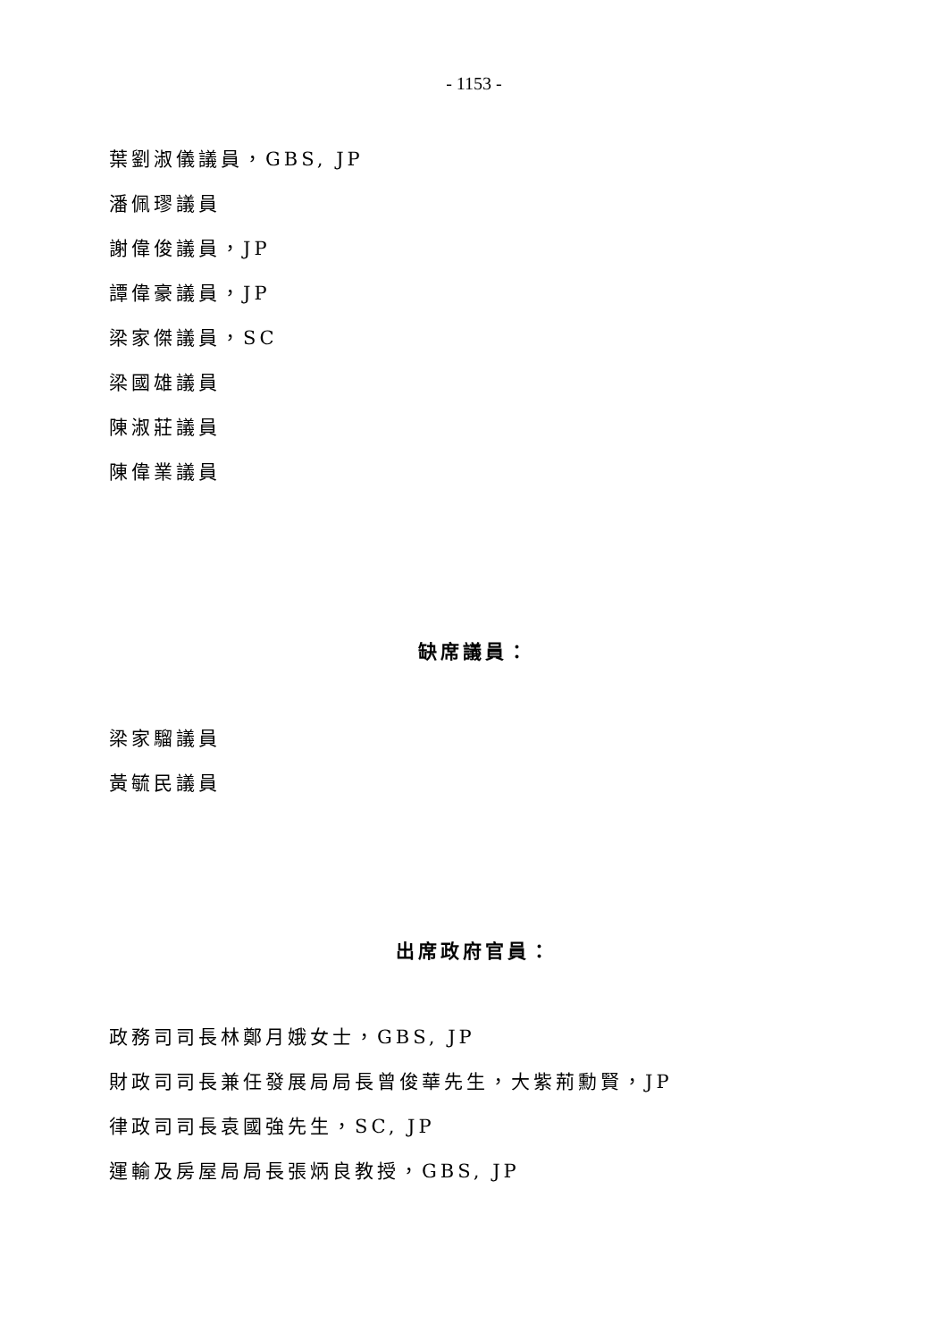- 1153 -
葉劉淑儀議員，GBS, JP
潘佩璆議員
謝偉俊議員，JP
譚偉豪議員，JP
梁家傑議員，SC
梁國雄議員
陳淑莊議員
陳偉業議員
缺席議員：
梁家騮議員
黃毓民議員
出席政府官員：
政務司司長林鄭月娥女士，GBS, JP
財政司司長兼任發展局局長曾俊華先生，大紫荊勳賢，JP
律政司司長袁國強先生，SC, JP
運輸及房屋局局長張炳良教授，GBS, JP